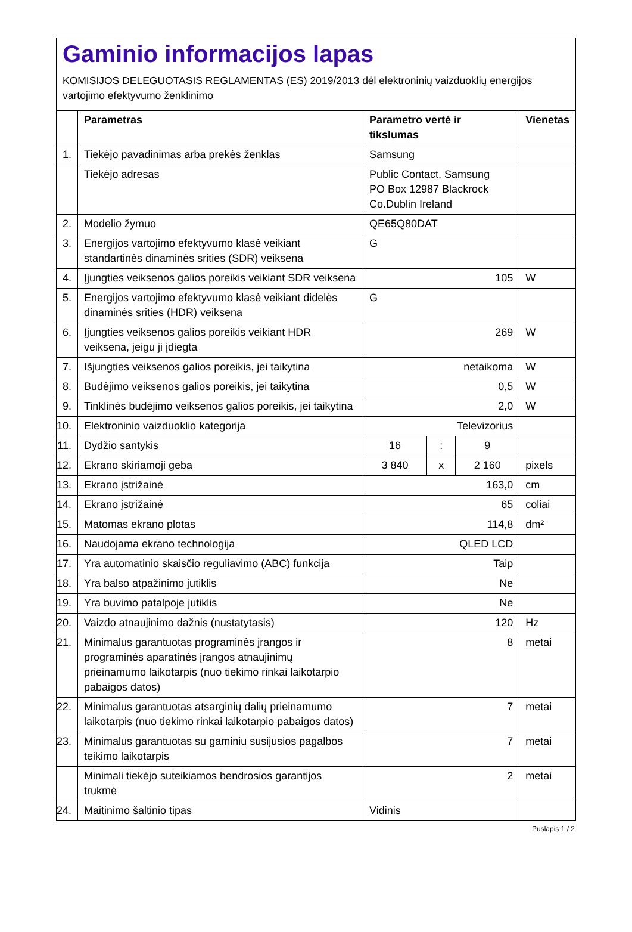Gaminio informacijos lapas
KOMISIJOS DELEGUOTASIS REGLAMENTAS (ES) 2019/2013 dėl elektroninių vaizduoklių energijos vartojimo efektyvumo ženklinimo
| | Parametras | Parametro vertė ir tikslumas | | | Vienetas |
| --- | --- | --- | --- | --- | --- |
| 1. | Tiekėjo pavadinimas arba prekės ženklas | Samsung | | | |
| | Tiekėjo adresas | Public Contact, Samsung PO Box 12987 Blackrock Co.Dublin Ireland | | | |
| 2. | Modelio žymuo | QE65Q80DAT | | | |
| 3. | Energijos vartojimo efektyvumo klasė veikiant standartinės dinaminės srities (SDR) veiksena | G | | | |
| 4. | Įjungties veiksenos galios poreikis veikiant SDR veiksena | 105 | | | W |
| 5. | Energijos vartojimo efektyvumo klasė veikiant didelės dinaminės srities (HDR) veiksena | G | | | |
| 6. | Įjungties veiksenos galios poreikis veikiant HDR veiksena, jeigu ji įdiegta | 269 | | | W |
| 7. | Išjungties veiksenos galios poreikis, jei taikytina | netaikoma | | | W |
| 8. | Budėjimo veiksenos galios poreikis, jei taikytina | 0,5 | | | W |
| 9. | Tinklinės budėjimo veiksenos galios poreikis, jei taikytina | 2,0 | | | W |
| 10. | Elektroninio vaizduoklio kategorija | Televizorius | | | |
| 11. | Dydžio santykis | 16 | : | 9 | |
| 12. | Ekrano skiriamoji geba | 3 840 | x | 2 160 | pixels |
| 13. | Ekrano įstrižainė | 163,0 | | | cm |
| 14. | Ekrano įstrižainė | 65 | | | coliai |
| 15. | Matomas ekrano plotas | 114,8 | | | dm² |
| 16. | Naudojama ekrano technologija | QLED LCD | | | |
| 17. | Yra automatinio skaisčio reguliavimo (ABC) funkcija | Taip | | | |
| 18. | Yra balso atpažinimo jutiklis | Ne | | | |
| 19. | Yra buvimo patalpoje jutiklis | Ne | | | |
| 20. | Vaizdo atnaujinimo dažnis (nustatytasis) | 120 | | | Hz |
| 21. | Minimalus garantuotas programinės įrangos ir programinės aparatinės įrangos atnaujinimų prieinamumo laikotarpis (nuo tiekimo rinkai laikotarpio pabaigos datos) | 8 | | | metai |
| 22. | Minimalus garantuotas atsarginių dalių prieinamumo laikotarpis (nuo tiekimo rinkai laikotarpio pabaigos datos) | 7 | | | metai |
| 23. | Minimalus garantuotas su gaminiu susijusios pagalbos teikimo laikotarpis | 7 | | | metai |
| | Minimali tiekėjo suteikiamos bendrosios garantijos trukmė | 2 | | | metai |
| 24. | Maitinimo šaltinio tipas | Vidinis | | | |
Puslapis 1 / 2